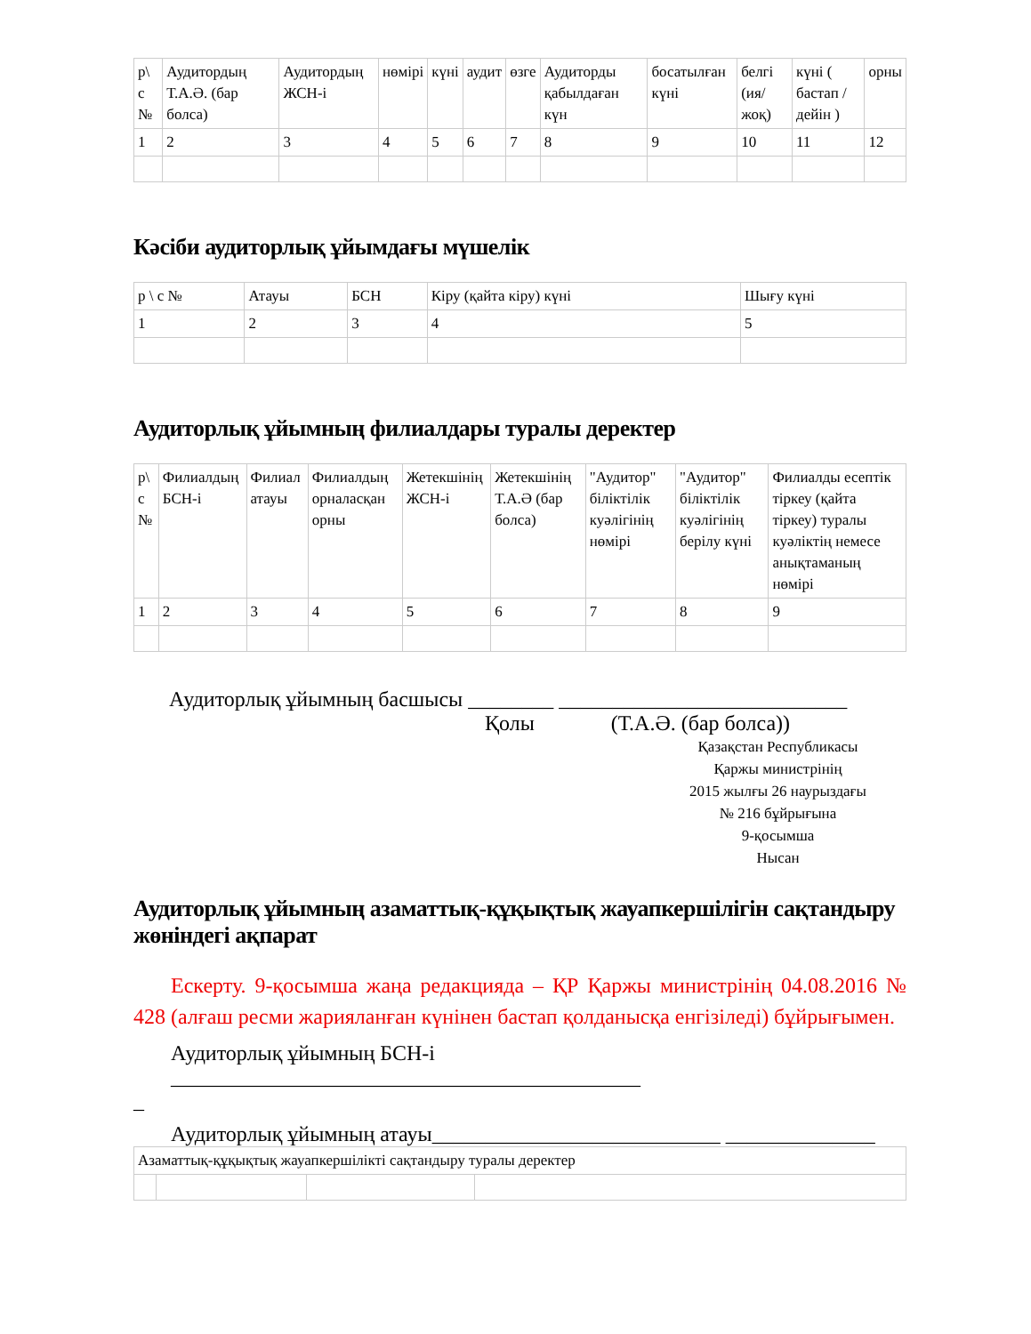| р\ с № | Аудитордың Т.А.Ә. (бар болса) | Аудитордың ЖСН-і | нөмірі | күні | аудит | өзге | Аудиторды қабылдаған күн | босатылған күні | белгі (ия/ жоқ) | күні ( бастап /дейін ) | орны |
| 1 | 2 | 3 | 4 | 5 | 6 | 7 | 8 | 9 | 10 | 11 | 12 |
Кәсіби аудиторлық ұйымдағы мүшелік
| р \ с № | Атауы | БСН | Кіру (қайта кіру) күні | Шығу күні |
| 1 | 2 | 3 | 4 | 5 |
Аудиторлық ұйымның филиалдары туралы деректер
| р\ с № | Филиалдың БСН-і | Филиал атауы | Филиалдың орналасқан орны | Жетекшінің ЖСН-і | Жетекшінің Т.А.Ә (бар болса) | "Аудитор" біліктілік куәлігінің нөмірі | "Аудитор" біліктілік куәлігінің берілу күні | Филиалды есептік тіркеу (қайта тіркеу) туралы куәліктің немесе анықтаманың нөмірі |
| 1 | 2 | 3 | 4 | 5 | 6 | 7 | 8 | 9 |
Аудиторлық ұйымның басшысы ________ ___________________________
Қолы (Т.А.Ә. (бар болса))
Қазақстан Республикасы
Қаржы министрінің
2015 жылғы 26 наурыздағы
№ 216 бұйрығына
9-қосымша
Нысан
Аудиторлық ұйымның азаматтық-құқықтық жауапкершілігін сақтандыру жөніндегі ақпарат
Ескерту. 9-қосымша жаңа редакцияда – ҚР Қаржы министрінің 04.08.2016 № 428 (алғаш ресми жарияланған күнінен бастап қолданысқа енгізіледі) бұйрығымен.
Аудиторлық ұйымның БСН-і ____________________________________________
_
Аудиторлық ұйымның атауы___________________________ ______________
| Азаматтық-құқықтық жауапкершілікті сақтандыру туралы деректер | | | |